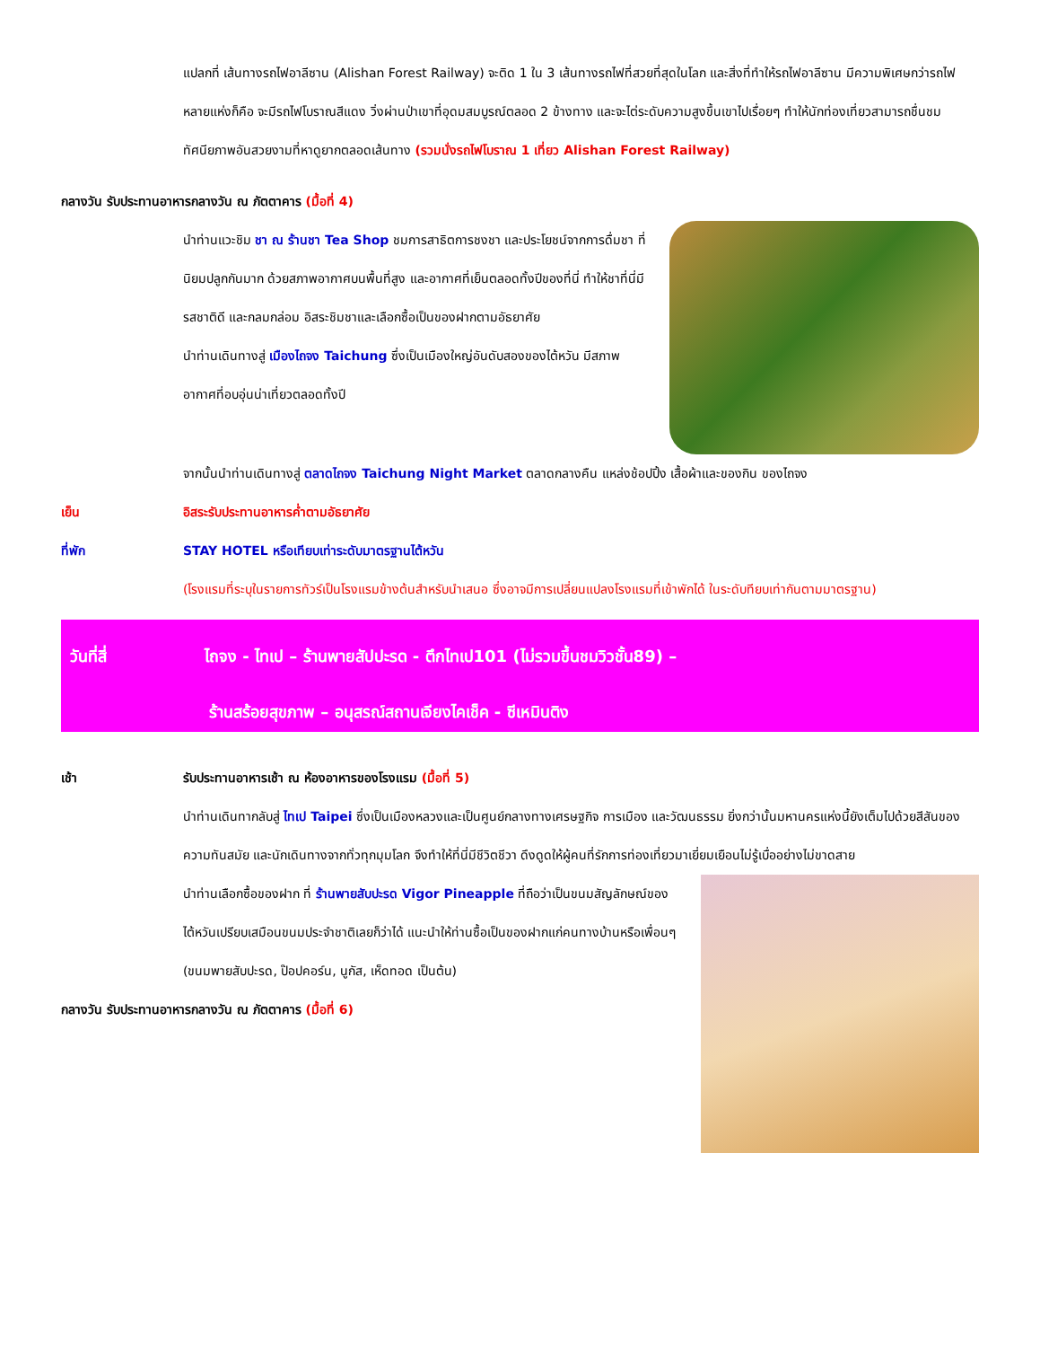แปลกที่ เส้นทางรถไฟอาลีซาน (Alishan Forest Railway) จะติด 1 ใน 3 เส้นทางรถไฟที่สวยที่สุดในโลก และสิ่งที่ทำให้รถไฟอาลีซาน มีความพิเศษกว่ารถไฟหลายแห่งก็คือ จะมีรถไฟโบราณสีแดง วิ่งผ่านป่าเขาที่อุดมสมบูรณ์ตลอด 2 ข้างทาง และจะไต่ระดับความสูงขึ้นเขาไปเรื่อยๆ ทำให้นักท่องเที่ยวสามารถชื่นชมทัศนียภาพอันสวยงามที่หาดูยากตลอดเส้นทาง (รวมนั่งรถไฟโบราณ 1 เที่ยว Alishan Forest Railway)
กลางวัน รับประทานอาหารกลางวัน ณ ภัตตาคาร (มื้อที่ 4)
นำท่านแวะชิม ชา ณ ร้านชา Tea Shop ชมการสาธิตการชงชา และประโยชน์จากการดื่มชา ที่นิยมปลูกกันมาก ด้วยสภาพอากาศบนพื้นที่สูง และอากาศที่เย็นตลอดทั้งปีของที่นี่ ทำให้ชาที่นี่มีรสชาติดี และกลมกล่อม อิสระชิมชาและเลือกซื้อเป็นของฝากตามอัธยาศัย
นำท่านเดินทางสู่ เมืองไถจง Taichung ซึ่งเป็นเมืองใหญ่อันดับสองของไต้หวัน มีสภาพอากาศที่อบอุ่นน่าเที่ยวตลอดทั้งปี
จากนั้นนำท่านเดินทางสู่ ตลาดไถจง Taichung Night Market ตลาดกลางคืน แหล่งช้อปปิ้ง เสื้อผ้าและของกิน ของไถจง
เย็น อิสระรับประทานอาหารค่ำตามอัธยาศัย
ที่พัก STAY HOTEL หรือเทียบเท่าระดับมาตรฐานไต้หวัน
(โรงแรมที่ระบุในรายการทัวร์เป็นโรงแรมข้างต้นสำหรับนำเสนอ ซึ่งอาจมีการเปลี่ยนแปลงโรงแรมที่เข้าพักได้ ในระดับทียบเท่ากันตามมาตรฐาน)
วันที่สี่ ไถจง - ไทเป – ร้านพายสัปปะรด - ตึกไทเป101 (ไม่รวมขึ้นชมวิวชั้น89) –
ร้านสร้อยสุขภาพ – อนุสรณ์สถานเจียงไคเช็ค - ซีเหมินติง
เช้า รับประทานอาหารเช้า ณ ห้องอาหารของโรงแรม (มื้อที่ 5)
นำท่านเดินทากลับสู่ ไทเป Taipei ซึ่งเป็นเมืองหลวงและเป็นศูนย์กลางทางเศรษฐกิจ การเมือง และวัฒนธรรม ยิ่งกว่านั้นมหานครแห่งนี้ยังเต็มไปด้วยสีสันของความทันสมัย และนักเดินทางจากทั่วทุกมุมโลก จึงทำให้ที่นี่มีชีวิตชีวา ดึงดูดให้ผู้คนที่รักการท่องเที่ยวมาเยี่ยมเยือนไม่รู้เบื่ออย่างไม่ขาดสาย
นำท่านเลือกซื้อของฝาก ที่ ร้านพายสับปะรด Vigor Pineapple ที่ถือว่าเป็นขนมสัญลักษณ์ของไต้หวันเปรียบเสมือนขนมประจำชาติเลยก็ว่าได้ แนะนำให้ท่านซื้อเป็นของฝากแก่คนทางบ้านหรือเพื่อนๆ (ขนมพายสับปะรด, ป๊อปคอร์น, นูกัส, เห็ดทอด เป็นต้น)
กลางวัน รับประทานอาหารกลางวัน ณ ภัตตาคาร (มื้อที่ 6)